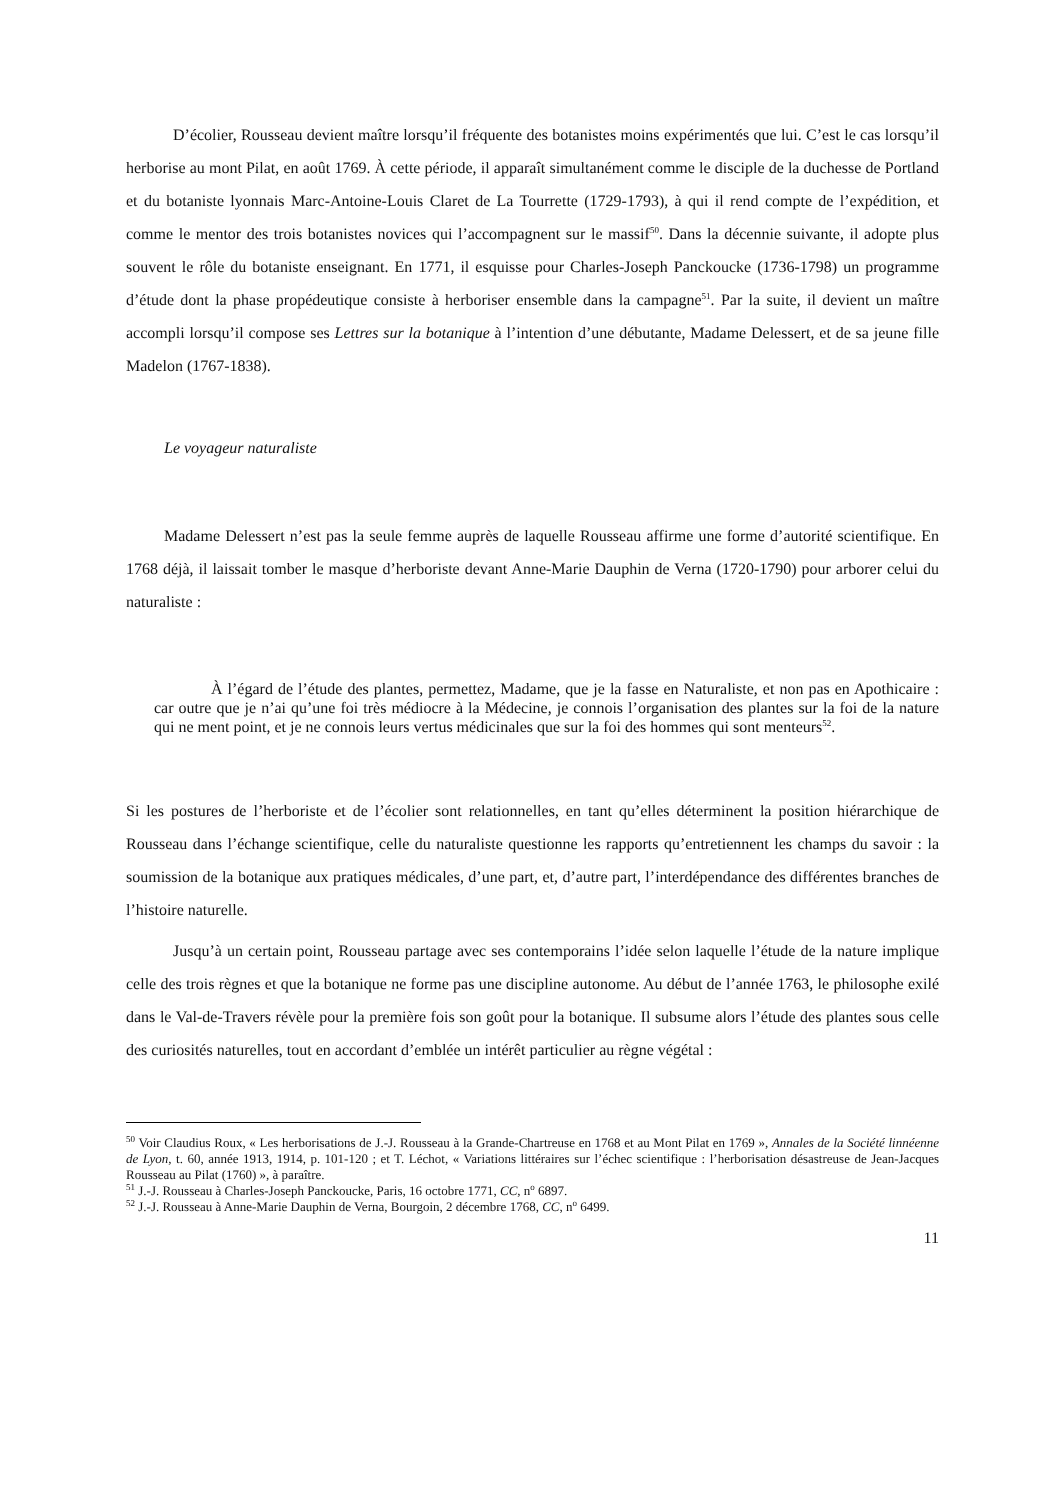D’écolier, Rousseau devient maître lorsqu’il fréquente des botanistes moins expérimentés que lui. C’est le cas lorsqu’il herborise au mont Pilat, en août 1769. À cette période, il apparaît simultanément comme le disciple de la duchesse de Portland et du botaniste lyonnais Marc-Antoine-Louis Claret de La Tourrette (1729-1793), à qui il rend compte de l’expédition, et comme le mentor des trois botanistes novices qui l’accompagnent sur le massif<sup>50</sup>. Dans la décennie suivante, il adopte plus souvent le rôle du botaniste enseignant. En 1771, il esquisse pour Charles-Joseph Panckoucke (1736-1798) un programme d’étude dont la phase propédeutique consiste à herboriser ensemble dans la campagne<sup>51</sup>. Par la suite, il devient un maître accompli lorsqu’il compose ses Lettres sur la botanique à l’intention d’une débutante, Madame Delessert, et de sa jeune fille Madelon (1767-1838).
Le voyageur naturaliste
Madame Delessert n’est pas la seule femme auprès de laquelle Rousseau affirme une forme d’autorité scientifique. En 1768 déjà, il laissait tomber le masque d’herboriste devant Anne-Marie Dauphin de Verna (1720-1790) pour arborer celui du naturaliste :
À l’égard de l’étude des plantes, permettez, Madame, que je la fasse en Naturaliste, et non pas en Apothicaire : car outre que je n’ai qu’une foi très médiocre à la Médecine, je connois l’organisation des plantes sur la foi de la nature qui ne ment point, et je ne connois leurs vertus médicinales que sur la foi des hommes qui sont menteurs<sup>52</sup>.
Si les postures de l’herboriste et de l’écolier sont relationnelles, en tant qu’elles déterminent la position hiérarchique de Rousseau dans l’échange scientifique, celle du naturaliste questionne les rapports qu’entretiennent les champs du savoir : la soumission de la botanique aux pratiques médicales, d’une part, et, d’autre part, l’interdépendance des différentes branches de l’histoire naturelle.
Jusqu’à un certain point, Rousseau partage avec ses contemporains l’idée selon laquelle l’étude de la nature implique celle des trois règnes et que la botanique ne forme pas une discipline autonome. Au début de l’année 1763, le philosophe exilé dans le Val-de-Travers révèle pour la première fois son goût pour la botanique. Il subsume alors l’étude des plantes sous celle des curiosités naturelles, tout en accordant d’emblée un intérêt particulier au règne végétal :
<sup>50</sup> Voir Claudius Roux, « Les herborisations de J.-J. Rousseau à la Grande-Chartreuse en 1768 et au Mont Pilat en 1769 », Annales de la Société linnéenne de Lyon, t. 60, année 1913, 1914, p. 101-120 ; et T. Léchot, « Variations littéraires sur l’échec scientifique : l’herborisation désastreuse de Jean-Jacques Rousseau au Pilat (1760) », à paraître.
<sup>51</sup> J.-J. Rousseau à Charles-Joseph Panckoucke, Paris, 16 octobre 1771, CC, n<sup>o</sup> 6897.
<sup>52</sup> J.-J. Rousseau à Anne-Marie Dauphin de Verna, Bourgoin, 2 décembre 1768, CC, n<sup>o</sup> 6499.
11